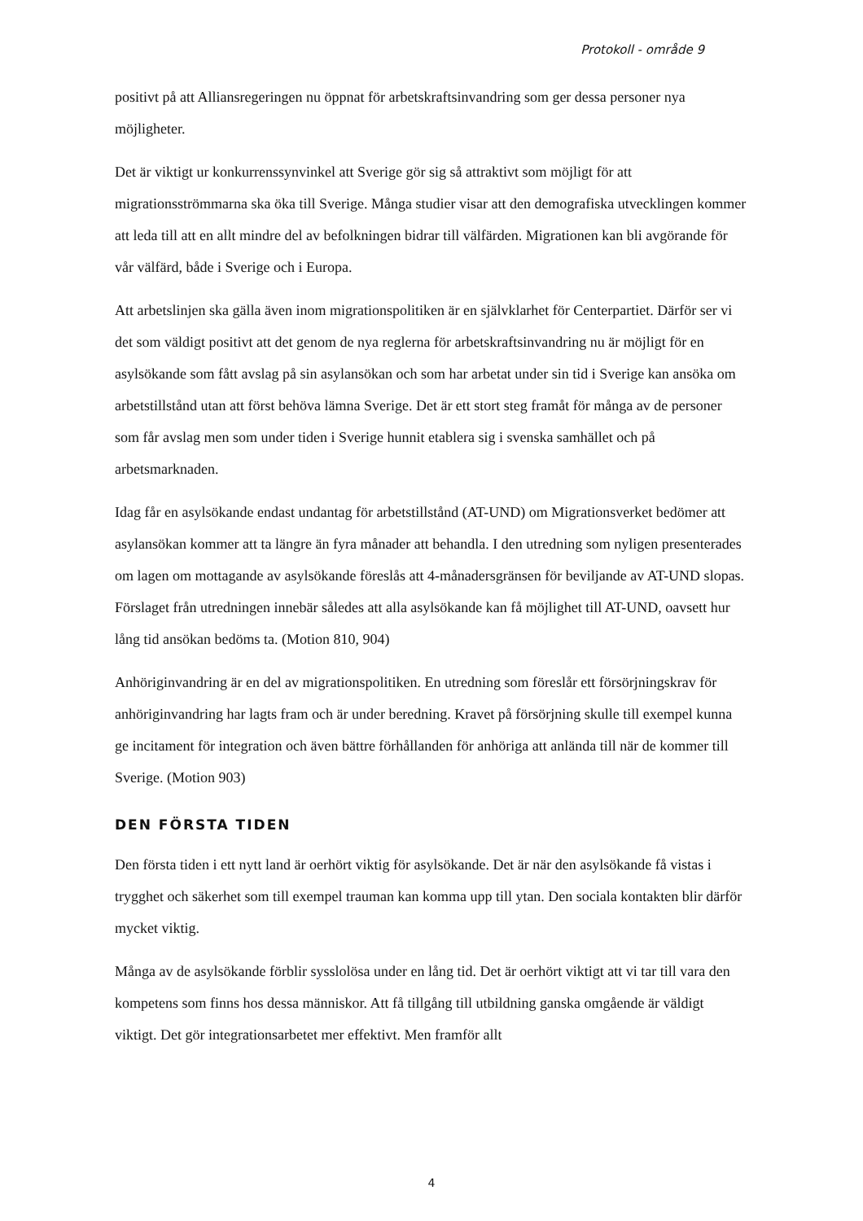Protokoll - område 9
positivt på att Alliansregeringen nu öppnat för arbetskraftsinvandring som ger dessa personer nya möjligheter.
Det är viktigt ur konkurrenssynvinkel att Sverige gör sig så attraktivt som möjligt för att migrationsströmmarna ska öka till Sverige. Många studier visar att den demografiska utvecklingen kommer att leda till att en allt mindre del av befolkningen bidrar till välfärden. Migrationen kan bli avgörande för vår välfärd, både i Sverige och i Europa.
Att arbetslinjen ska gälla även inom migrationspolitiken är en självklarhet för Centerpartiet. Därför ser vi det som väldigt positivt att det genom de nya reglerna för arbetskraftsinvandring nu är möjligt för en asylsökande som fått avslag på sin asylansökan och som har arbetat under sin tid i Sverige kan ansöka om arbetstillstånd utan att först behöva lämna Sverige. Det är ett stort steg framåt för många av de personer som får avslag men som under tiden i Sverige hunnit etablera sig i svenska samhället och på arbetsmarknaden.
Idag får en asylsökande endast undantag för arbetstillstånd (AT-UND) om Migrationsverket bedömer att asylansökan kommer att ta längre än fyra månader att behandla. I den utredning som nyligen presenterades om lagen om mottagande av asylsökande föreslås att 4-månadersgränsen för beviljande av AT-UND slopas. Förslaget från utredningen innebär således att alla asylsökande kan få möjlighet till AT-UND, oavsett hur lång tid ansökan bedöms ta. (Motion 810, 904)
Anhöriginvandring är en del av migrationspolitiken. En utredning som föreslår ett försörjningskrav för anhöriginvandring har lagts fram och är under beredning. Kravet på försörjning skulle till exempel kunna ge incitament för integration och även bättre förhållanden för anhöriga att anlända till när de kommer till Sverige. (Motion 903)
DEN FÖRSTA TIDEN
Den första tiden i ett nytt land är oerhört viktig för asylsökande. Det är när den asylsökande få vistas i trygghet och säkerhet som till exempel trauman kan komma upp till ytan. Den sociala kontakten blir därför mycket viktig.
Många av de asylsökande förblir sysslolösa under en lång tid. Det är oerhört viktigt att vi tar till vara den kompetens som finns hos dessa människor. Att få tillgång till utbildning ganska omgående är väldigt viktigt. Det gör integrationsarbetet mer effektivt. Men framför allt
4